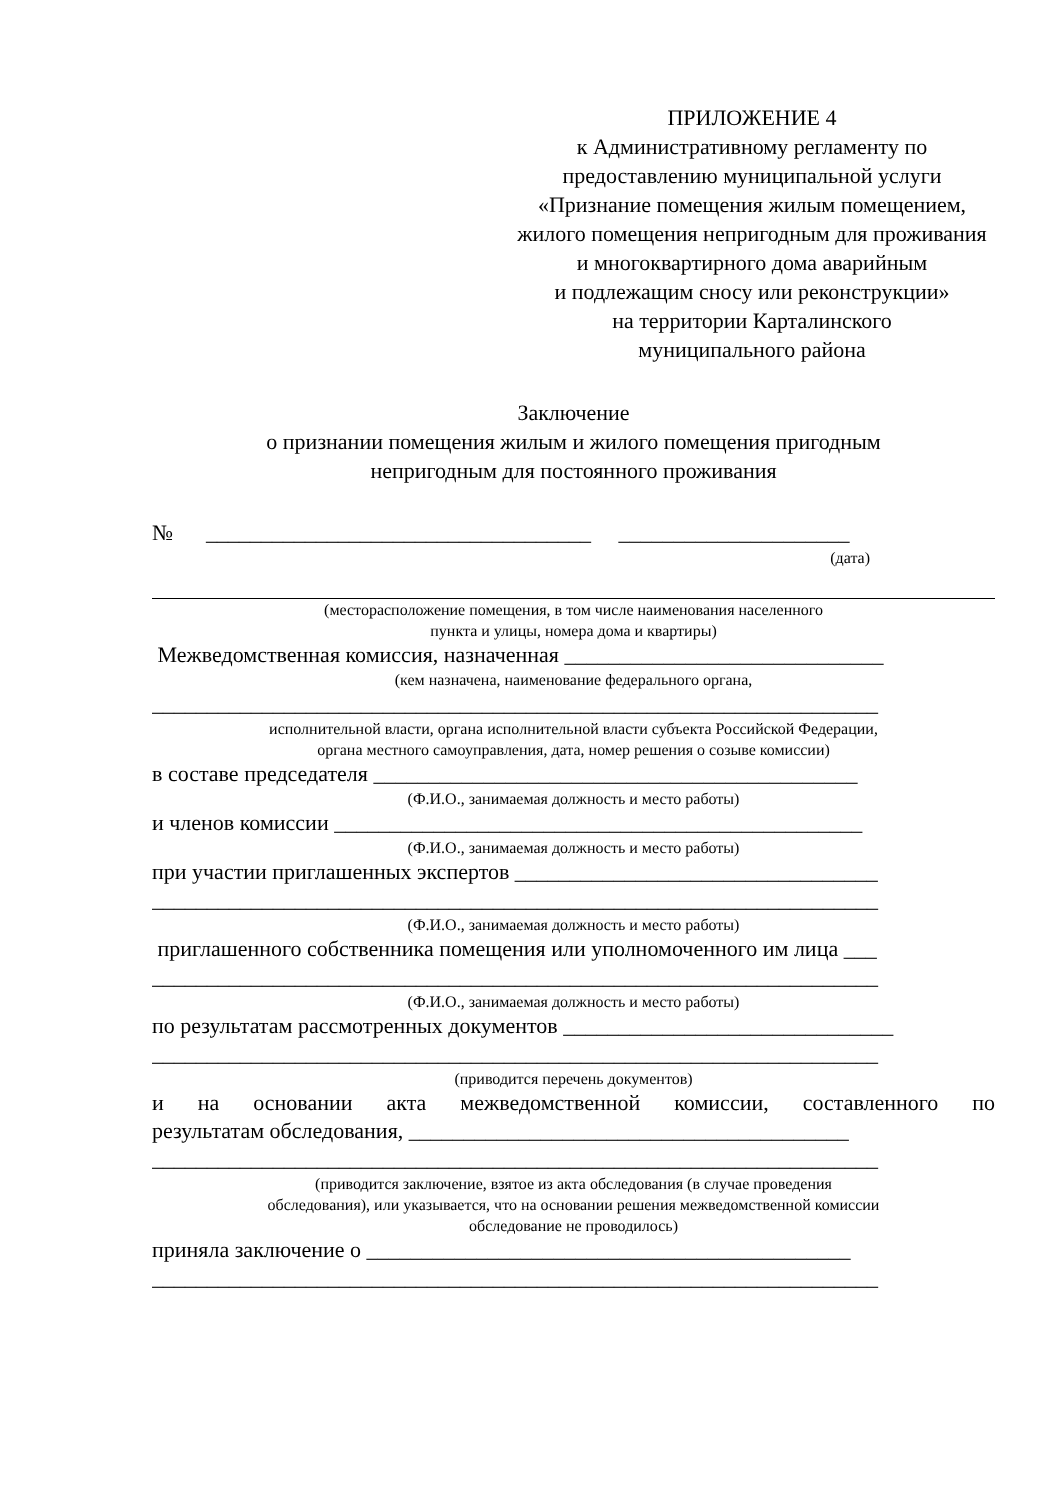ПРИЛОЖЕНИЕ 4
к Административному регламенту по предоставлению муниципальной услуги «Признание помещения жилым помещением, жилого помещения непригодным для проживания
и многоквартирного дома аварийным
и подлежащим сносу или реконструкции»
на территории Карталинского
муниципального района
Заключение
о признании помещения жилым и жилого помещения пригодным
непригодным для постоянного проживания
№ ___________________________________ _____________________
(дата)
(месторасположение помещения, в том числе наименования населенного
пункта и улицы, номера дома и квартиры)
Межведомственная комиссия, назначенная _____________________________
(кем назначена, наименование федерального органа,
__________________________________________________________________
исполнительной власти, органа исполнительной власти субъекта Российской Федерации,
органа местного самоуправления, дата, номер решения о созыве комиссии)
в составе председателя ____________________________________________
(Ф.И.О., занимаемая должность и место работы)
и членов комиссии ________________________________________________
(Ф.И.О., занимаемая должность и место работы)
при участии приглашенных экспертов _________________________________
__________________________________________________________________
(Ф.И.О., занимаемая должность и место работы)
приглашенного собственника помещения или уполномоченного им лица ___
__________________________________________________________________
(Ф.И.О., занимаемая должность и место работы)
по результатам рассмотренных документов ______________________________
__________________________________________________________________
(приводится перечень документов)
и на основании акта межведомственной комиссии, составленного по
результатам обследования, ________________________________________
__________________________________________________________________
(приводится заключение, взятое из акта обследования (в случае проведения
обследования), или указывается, что на основании решения межведомственной комиссии
обследование не проводилось)
приняла заключение о ____________________________________________
__________________________________________________________________